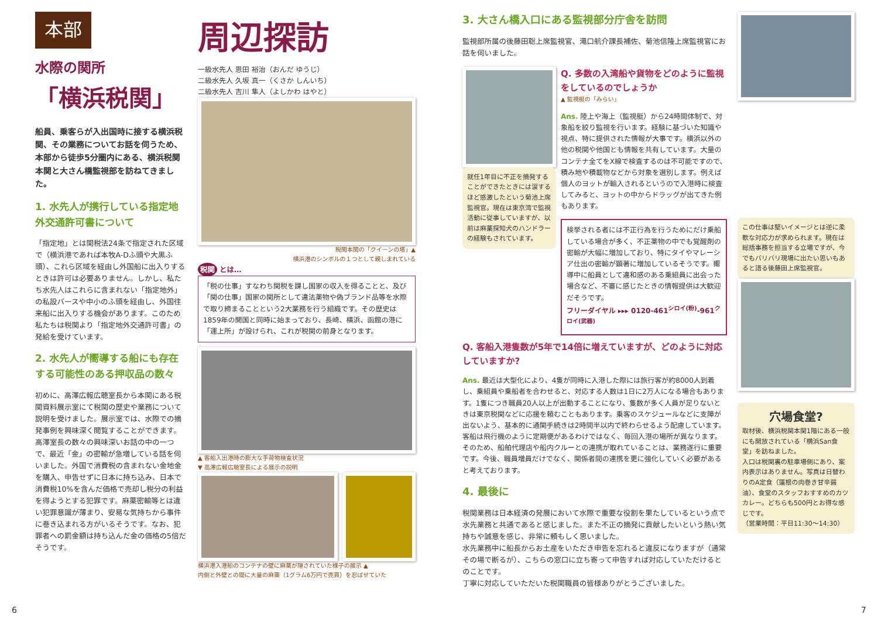本部
水際の関所
「横浜税関」
船員、乗客らが入出国時に接する横浜税関、その業務についてお話を伺うため、本部から徒歩5分圏内にある、横浜税関本関と大さん橋監視部を訪ねてきました。
1. 水先人が携行している指定地外交通許可書について
「指定地」とは関税法24条で指定された区域で（横浜港であれば本牧A-Dふ頭や大黒ふ頭）、これら区域を経由し外国船に出入りするときは許可は必要ありません。しかし、私たち水先人はこれらに含まれない「指定地外」の私設バースや中小のふ頭を経由し、外国往来船に出入りする機会があります。このため私たちは税関より「指定地外交通許可書」の発給を受けています。
2. 水先人が嚮導する船にも存在する可能性のある押収品の数々
初めに、高澤広報広聴室長から本関にある税関資料展示室にて税関の歴史や業務について説明を受けました。展示室では、水際での摘発事例を興味深く閲覧することができます。
高澤室長の数々の興味深いお話の中の一つで、最近「金」の密輸が急増している話を伺いました。外国で消費税の含まれない金地金を購入、申告せずに日本に持ち込み、日本で消費税10%を含んだ価格で売却し税分の利益を得ようとする犯罪です。麻薬密輸等とは違い犯罪意識が薄まり、安易な気持ちから事件に巻き込まれる方がいるそうです。なお、犯罪者への罰金額は持ち込んだ金の価格の5倍だそうです。
周辺探訪
一級水先人 恩田 裕治（おんだ ゆうじ）
二級水先人 久坂 真一（くさか しんいち）
二級水先人 吉川 隼人（よしかわ はやと）
税関本関の「クイーンの塔」▲
横浜港のシンボルの１つとして親しまれている
税関 とは…
「税の仕事」すなわち関税を課し国家の収入を得ることと、及び「関の仕事」国家の関所として違法薬物や偽ブランド品等を水際で取り締まることという2大業務を行う組織です。その歴史は1859年の開国と同時に始まっており、長崎、横浜、函館の港に「運上所」が設けられ、これが税関の前身となります。
▲ 客船入出港時の膨大な手荷物検査状況
▼ 高澤広報広聴室長による展示の説明
横浜港入港船のコンテナの壁に麻薬が隠されていた様子の展示 ▲
内側と外壁との間に大量の麻薬（1グラム6万円で売買）を忍ばせていた
6
3. 大さん橋入口にある監視部分庁舎を訪問
監視部所属の後藤田聡上席監視官、滝口航介課長補佐、菊池信隆上席監視官にお話を伺いました。
就任1年目に不正を摘発することができたときには涙するほど感激したという菊池上席監視官。現在は東京湾で監視活動に従事していますが、以前は麻薬探知犬のハンドラーの経験もされています。
Q. 多数の入湾船や貨物をどのように監視をしているのでしょうか
▲ 監視艇の「みらい」
Ans. 陸上や海上（監視艇）から24時間体制で、対象船を絞り監視を行います。経験に基づいた知識や視点、特に提供された情報が大事です。横浜以外の他の税関や他国とも情報を共有しています。大量のコンテナ全てをX線で検査するのは不可能ですので、積み地や積載物などから対象を選別します。例えば個人のヨットが輸入されるというので入港時に検査してみると、ヨットの中からドラッグが出てきた例もあります。
検挙される者には不正行為を行うためにだけ乗船している場合が多く、不正薬物の中でも覚醒剤の密輸が大幅に増加しており、特にタイやマレーシア仕出の密輸が顕著に増加しているそうです。嚮導中に船員として違和感のある乗組員に出会った場合など、不審に感じたときの情報提供は大歓迎だそうです。
フリーダイヤル ▸▸▸ 0120-461<sup>シロイ(粉)</sup>-961<sup>クロイ(武器)</sup>
Q. 客船入港隻数が5年で14倍に増えていますが、どのように対応していますか?
Ans. 最近は大型化により、4隻が同時に入港した際には旅行客が約8000人到着し、乗組員や乗船者を合わせると、対応する人数は1日に2万人になる場合もあります。1隻につき職員20人以上が出動することになり、隻数が多く人員が足りないときは東京税関などに応援を頼むこともあります。乗客のスケジュールなどに支障が出ないよう、基本的に通関手続きは2時間半以内で終わらせるよう配慮しています。
客船は飛行機のように定期便があるわけではなく、毎回入港の場所が異なります。そのため、船舶代理店や船内クルーとの連携が取れていることは、業務遂行に重要です。今後、職員増員だけでなく、関係者間の連携を更に強化していく必要があると考えております。
4. 最後に
税関業務は日本経済の発展において水際で重要な役割を果たしているという点で水先業務と共通であると感じました。また不正の摘発に貢献したいという熱い気持ちや誠意を感じ、非常に頼もしく思いました。
水先業務中に船長からお土産をいただき申告を忘れると違反になりますが（通常その場で断るが）、こちらの窓口に立ち寄って申告すれば対応していただけるとのことです。
丁寧に対応していただいた税関職員の皆様ありがとうございました。
この仕事は堅いイメージとは逆に柔軟な対応力が求められます。現在は総括事務を担当する立場ですが、今でもバリバリ現場に出たい思いもあると語る後藤田上席監視官。
穴場食堂?
取材後、横浜税関本関1階にある一般にも開放されている「横浜San食堂」を訪ねました。
入口は税関裏の駐車場側にあり、案内表示はありません。写真は日替わりのA定食（蓮根の肉巻き甘辛醤油）、食堂のスタッフおすすめのカツカレー。どちらも500円とお得な感じです。
（営業時間：平日11:30〜14:30）
7